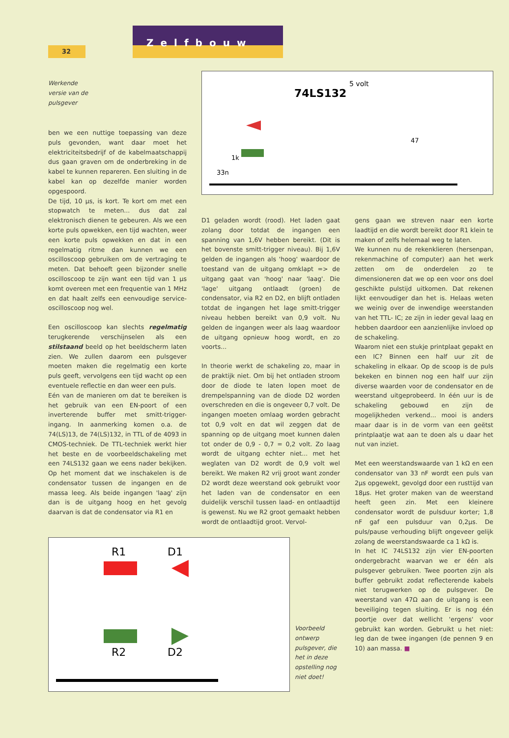32
Zelfbouw
Werkende
versie van de
pulsgever
5 volt
74LS132
1k
33n
47
ben we een nuttige toepassing van deze puls gevonden, want daar moet het elektriciteitsbedrijf of de kabelmaatschappij dus gaan graven om de onderbreking in de kabel te kunnen repareren. Een sluiting in de kabel kan op dezelfde manier worden opgespoord.
De tijd, 10 µs, is kort. Te kort om met een stopwatch te meten... dus dat zal elektronisch dienen te gebeuren. Als we een korte puls opwekken, een tijd wachten, weer een korte puls opwekken en dat in een regelmatig ritme dan kunnen we een oscilloscoop gebruiken om de vertraging te meten. Dat behoeft geen bijzonder snelle oscilloscoop te zijn want een tijd van 1 µs komt overeen met een frequentie van 1 MHz en dat haalt zelfs een eenvoudige service-oscilloscoop nog wel.
Een oscilloscoop kan slechts regelmatig terugkerende verschijnselen als een stilstaand beeld op het beeldscherm laten zien. We zullen daarom een pulsgever moeten maken die regelmatig een korte puls geeft, vervolgens een tijd wacht op een eventuele reflectie en dan weer een puls.
Eén van de manieren om dat te bereiken is het gebruik van een EN-poort of een inverterende buffer met smitt-trigger-ingang. In aanmerking komen o.a. de 74(LS)13, de 74(LS)132, in TTL of de 4093 in CMOS-techniek. De TTL-techniek werkt hier het beste en de voorbeeldschakeling met een 74LS132 gaan we eens nader bekijken. Op het moment dat we inschakelen is de condensator tussen de ingangen en de massa leeg. Als beide ingangen 'laag' zijn dan is de uitgang hoog en het gevolg daarvan is dat de condensator via R1 en
D1 geladen wordt (rood). Het laden gaat zolang door totdat de ingangen een spanning van 1,6V hebben bereikt. (Dit is het bovenste smitt-trigger niveau). Bij 1,6V gelden de ingangen als 'hoog' waardoor de toestand van de uitgang omklapt => de uitgang gaat van 'hoog' naar 'laag'. Die 'lage' uitgang ontlaadt (groen) de condensator, via R2 en D2, en blijft ontladen totdat de ingangen het lage smitt-trigger niveau hebben bereikt van 0,9 volt. Nu gelden de ingangen weer als laag waardoor de uitgang opnieuw hoog wordt, en zo voorts...
In theorie werkt de schakeling zo, maar in de praktijk niet. Om bij het ontladen stroom door de diode te laten lopen moet de drempelspanning van de diode D2 worden overschreden en die is ongeveer 0,7 volt. De ingangen moeten omlaag worden gebracht tot 0,9 volt en dat wil zeggen dat de spanning op de uitgang moet kunnen dalen tot onder de 0,9 - 0,7 = 0,2 volt. Zo laag wordt de uitgang echter niet... met het weglaten van D2 wordt de 0,9 volt wel bereikt. We maken R2 vrij groot want zonder D2 wordt deze weerstand ook gebruikt voor het laden van de condensator en een duidelijk verschil tussen laad- en ontlaadtijd is gewenst. Nu we R2 groot gemaakt hebben wordt de ontlaadtijd groot. Vervol-
gens gaan we streven naar een korte laadtijd en die wordt bereikt door R1 klein te maken of zelfs helemaal weg te laten.
We kunnen nu de rekenklieren (hersenpan, rekenmachine of computer) aan het werk zetten om de onderdelen zo te dimensioneren dat we op een voor ons doel geschikte pulstijd uitkomen. Dat rekenen lijkt eenvoudiger dan het is. Helaas weten we weinig over de inwendige weerstanden van het TTL- IC; ze zijn in ieder geval laag en hebben daardoor een aanzienlijke invloed op de schakeling.
Waarom niet een stukje printplaat gepakt en een IC? Binnen een half uur zit de schakeling in elkaar. Op de scoop is de puls bekeken en binnen nog een half uur zijn diverse waarden voor de condensator en de weerstand uitgeprobeerd. In één uur is de schakeling gebouwd en zijn de mogelijkheden verkend... mooi is anders maar daar is in de vorm van een geëtst printplaatje wat aan te doen als u daar het nut van inziet.
Met een weerstandswaarde van 1 kΩ en een condensator van 33 nF wordt een puls van 2µs opgewekt, gevolgd door een rusttijd van 18µs. Het groter maken van de weerstand heeft geen zin. Met een kleinere condensator wordt de pulsduur korter; 1,8 nF gaf een pulsduur van 0,2µs. De puls/pause verhouding blijft ongeveer gelijk zolang de weerstandswaarde ca 1 kΩ is.
In het IC 74LS132 zijn vier EN-poorten ondergebracht waarvan we er één als pulsgever gebruiken. Twee poorten zijn als buffer gebruikt zodat reflecterende kabels niet terugwerken op de pulsgever. De weerstand van 47Ω aan de uitgang is een beveiliging tegen sluiting. Er is nog één poortje over dat wellicht 'ergens' voor gebruikt kan worden. Gebruikt u het niet: leg dan de twee ingangen (de pennen 9 en 10) aan massa. ■
R1
D1
R2
D2
Voorbeeld ontwerp pulsgever, die het in deze opstelling nog niet doet!